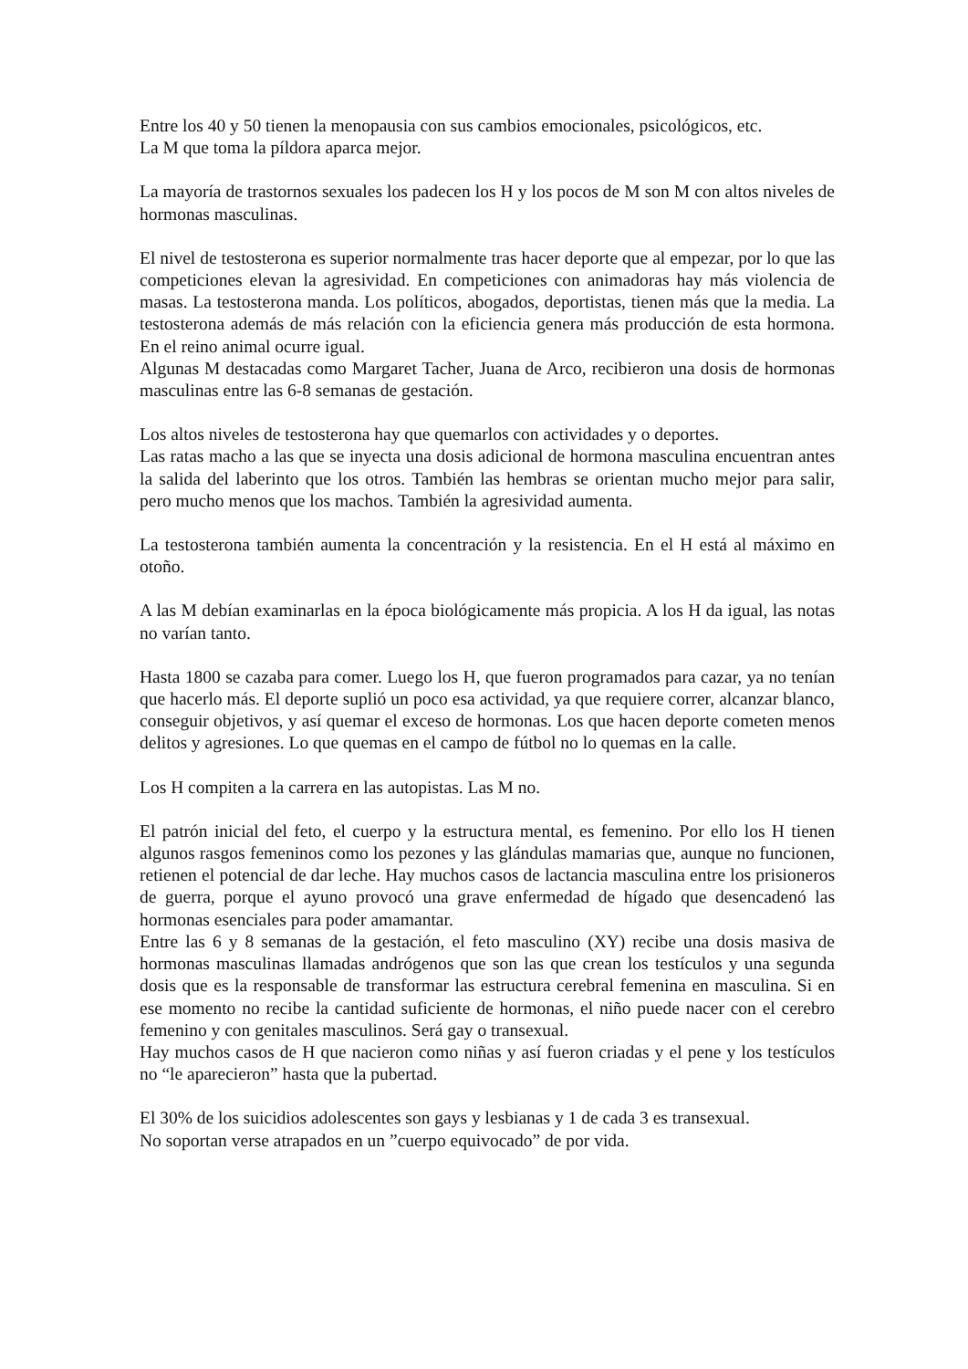Entre los 40 y 50 tienen la menopausia con sus cambios emocionales, psicológicos, etc.
La M que toma la píldora aparca mejor.
La mayoría de trastornos sexuales los padecen los H y los pocos de M son M con altos niveles de hormonas masculinas.
El nivel de testosterona es superior normalmente tras hacer deporte que al empezar, por lo que las competiciones elevan la agresividad. En competiciones con animadoras hay más violencia de masas. La testosterona manda. Los políticos, abogados, deportistas, tienen más que la media. La testosterona además de más relación con la eficiencia genera más producción de esta hormona. En el reino animal ocurre igual.
Algunas M destacadas como Margaret Tacher, Juana de Arco, recibieron una dosis de hormonas masculinas entre las 6-8 semanas de gestación.
Los altos niveles de testosterona hay que quemarlos con actividades y o deportes.
Las ratas macho a las que se inyecta una dosis adicional de hormona masculina encuentran antes la salida del laberinto que los otros. También las hembras se orientan mucho mejor para salir, pero mucho menos que los machos. También la agresividad aumenta.
La testosterona también aumenta la concentración y la resistencia. En el H está al máximo en otoño.
A las M debían examinarlas en la época biológicamente más propicia. A los H da igual, las notas no varían tanto.
Hasta 1800 se cazaba para comer. Luego los H, que fueron programados para cazar, ya no tenían que hacerlo más. El deporte suplió un poco esa actividad, ya que requiere correr, alcanzar blanco, conseguir objetivos, y así quemar el exceso de hormonas. Los que hacen deporte cometen menos delitos y agresiones. Lo que quemas en el campo de fútbol no lo quemas en la calle.
Los H compiten a la carrera en las autopistas. Las M no.
El patrón inicial del feto, el cuerpo y la estructura mental, es femenino. Por ello los H tienen algunos rasgos femeninos como los pezones y las glándulas mamarias que, aunque no funcionen, retienen el potencial de dar leche. Hay muchos casos de lactancia masculina entre los prisioneros de guerra, porque el ayuno provocó una grave enfermedad de hígado que desencadenó las hormonas esenciales para poder amamantar.
Entre las 6 y 8 semanas de la gestación, el feto masculino (XY) recibe una dosis masiva de hormonas masculinas llamadas andrógenos que son las que crean los testículos y una segunda dosis que es la responsable de transformar las estructura cerebral femenina en masculina. Si en ese momento no recibe la cantidad suficiente de hormonas, el niño puede nacer con el cerebro femenino y con genitales masculinos. Será gay o transexual.
Hay muchos casos de H que nacieron como niñas y así fueron criadas y el pene y los testículos no “le aparecieron” hasta que la pubertad.
El 30% de los suicidios adolescentes son gays y lesbianas y 1 de cada 3 es transexual.
No soportan verse atrapados en un ”cuerpo equivocado” de por vida.